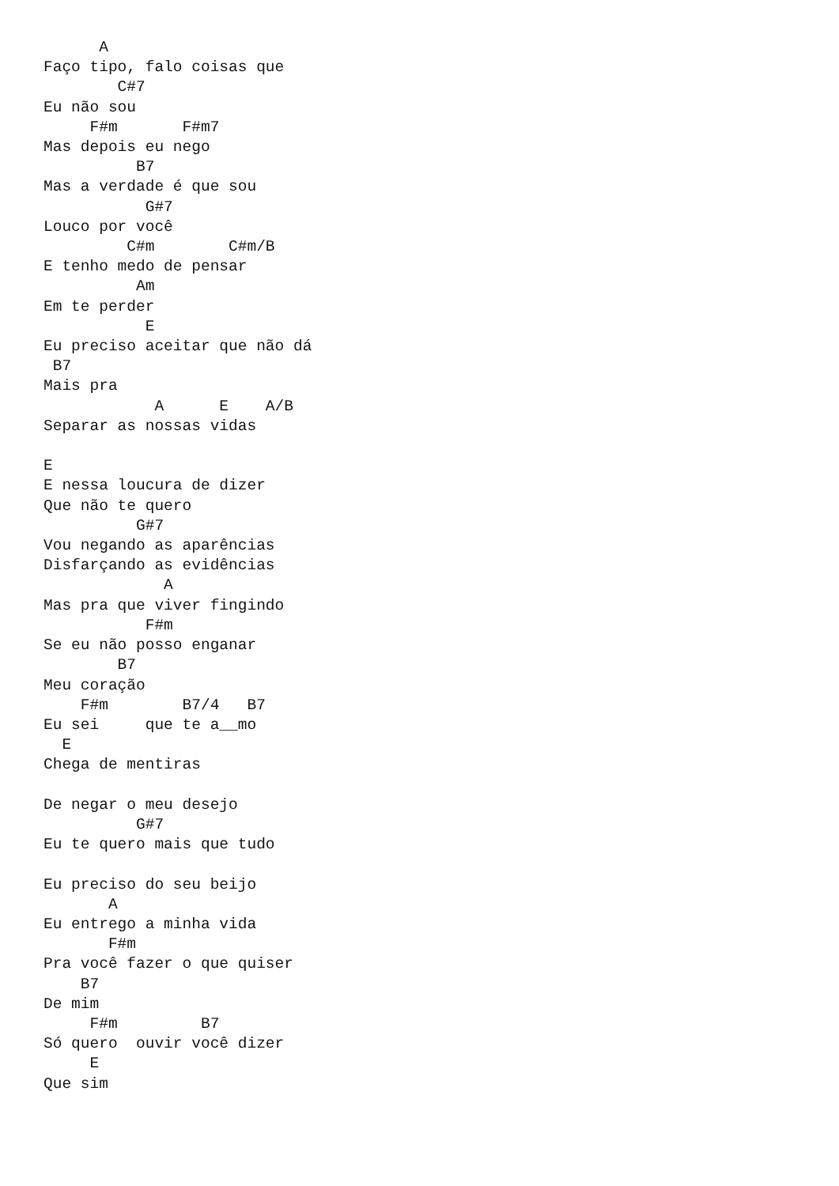A
Faço tipo, falo coisas que
        C#7
Eu não sou
     F#m       F#m7
Mas depois eu nego
          B7
Mas a verdade é que sou
           G#7
Louco por você
         C#m        C#m/B
E tenho medo de pensar
          Am
Em te perder
           E
Eu preciso aceitar que não dá
 B7
Mais pra
            A      E    A/B
Separar as nossas vidas

E
E nessa loucura de dizer
Que não te quero
          G#7
Vou negando as aparências
Disfarçando as evidências
             A
Mas pra que viver fingindo
           F#m
Se eu não posso enganar
        B7
Meu coração
    F#m        B7/4   B7
Eu sei     que te a__mo
  E
Chega de mentiras

De negar o meu desejo
          G#7
Eu te quero mais que tudo

Eu preciso do seu beijo
       A
Eu entrego a minha vida
       F#m
Pra você fazer o que quiser
    B7
De mim
     F#m         B7
Só quero  ouvir você dizer
     E
Que sim